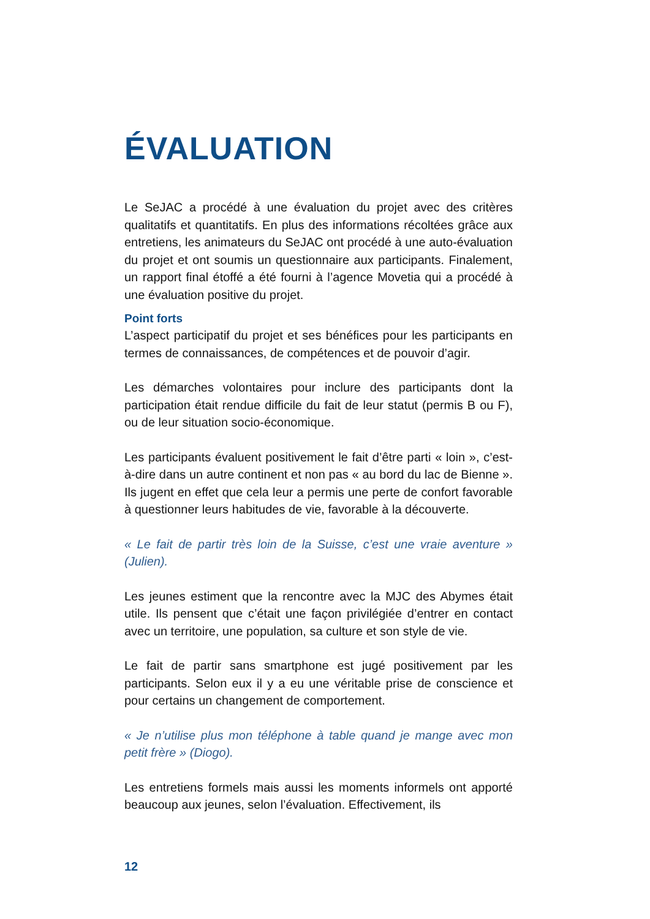ÉVALUATION
Le SeJAC a procédé à une évaluation du projet avec des critères qualitatifs et quantitatifs. En plus des informations récoltées grâce aux entretiens, les animateurs du SeJAC ont procédé à une auto-évaluation du projet et ont soumis un questionnaire aux participants. Finalement, un rapport final étoffé a été fourni à l’agence Movetia qui a procédé à une évaluation positive du projet.
Point forts
L’aspect participatif du projet et ses bénéfices pour les participants en termes de connaissances, de compétences et de pouvoir d’agir.
Les démarches volontaires pour inclure des participants dont la participation était rendue difficile du fait de leur statut (permis B ou F), ou de leur situation socio-économique.
Les participants évaluent positivement le fait d’être parti « loin », c’est-à-dire dans un autre continent et non pas « au bord du lac de Bienne ». Ils jugent en effet que cela leur a permis une perte de confort favorable à questionner leurs habitudes de vie, favorable à la découverte.
« Le fait de partir très loin de la Suisse, c’est une vraie aventure » (Julien).
Les jeunes estiment que la rencontre avec la MJC des Abymes était utile. Ils pensent que c’était une façon privilégiée d’entrer en contact avec un territoire, une population, sa culture et son style de vie.
Le fait de partir sans smartphone est jugé positivement par les participants. Selon eux il y a eu une véritable prise de conscience et pour certains un changement de comportement.
« Je n’utilise plus mon téléphone à table quand je mange avec mon petit frère » (Diogo).
Les entretiens formels mais aussi les moments informels ont apporté beaucoup aux jeunes, selon l’évaluation. Effectivement, ils
12